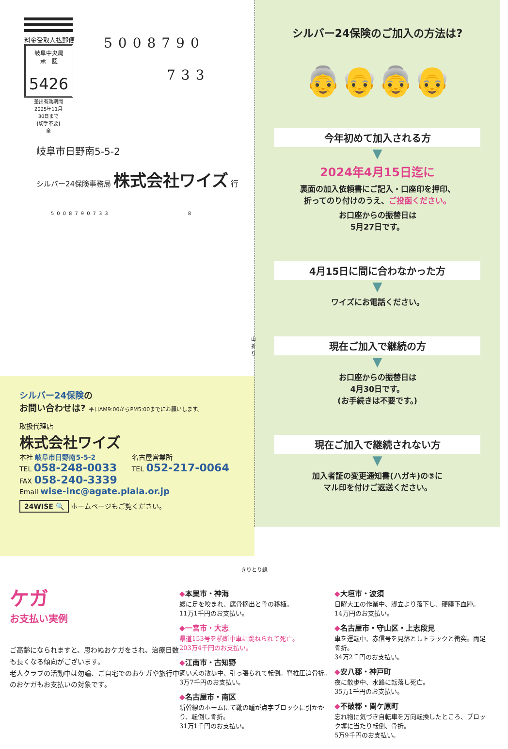料金受取人払郵便
岐阜中央局
承　認
5426
差出有効期間
2025年11月
30日まで
[切手不要]
全
5008790
733
岐阜市日野南5-5-2
シルバー24保険事務局 株式会社ワイズ 行
5008790733 8
山折り
シルバー24保険のご加入の方法は?
👵👴👵👴
今年初めて加入される方
▼
2024年4月15日迄に
裏面の加入依頼書にご記入・口座印を押印、
折ってのり付けのうえ、ご投函ください。
お口座からの振替日は
5月27日です。
4月15日に間に合わなかった方
▼
ワイズにお電話ください。
現在ご加入で継続の方
▼
お口座からの振替日は
4月30日です。
(お手続きは不要です。)
現在ご加入で継続されない方
▼
加入者証の変更通知書(ハガキ)の③に
マル印を付けご返送ください。
シルバー24保険の
お問い合わせは? 平日AM9:00からPM5:00までにお願いします。
取扱代理店
株式会社ワイズ
本社 岐阜市日野南5-5-2
TEL 058-248-0033
FAX 058-240-3339
名古屋営業所
TEL 052-217-0064
Email wise-inc@agate.plala.or.jp
24WISE 🔍 ホームページもご覧ください。
きりとり線
ケガ
お支払い実例
ご高齢になられますと、思わぬおケガをされ、治療日数も長くなる傾向がございます。
老人クラブの活動中は勿論、ご自宅でのおケガや旅行中のおケガもお支払いの対象です。
◆本巣市・神海
蝮に足を咬まれ、腐骨摘出と骨の移植。
11万1千円のお支払い。
◆一宮市・大志
県道153号を横断中車に跳ねられて死亡。
203万4千円のお支払い。
◆江南市・古知野
飼い犬の散歩中、引っ張られて転倒。脊椎圧迫骨折。
3万7千円のお支払い。
◆名古屋市・南区
新幹線のホームにて靴の踵が点字ブロックに引かかり、転倒し骨折。
31万1千円のお支払い。
◆大垣市・波須
日曜大工の作業中、脚立より落下し、硬膜下血腫。
14万円のお支払い。
◆名古屋市・守山区・上志段見
車を運転中、赤信号を見落としトラックと衝突。両足骨折。
34万2千円のお支払い。
◆安八郡・神戸町
夜に散歩中、水路に転落し死亡。
35万1千円のお支払い。
◆不破郡・関ケ原町
忘れ物に気づき自転車を方向転換したところ、ブロック塀に当たり転倒、骨折。
5万9千円のお支払い。